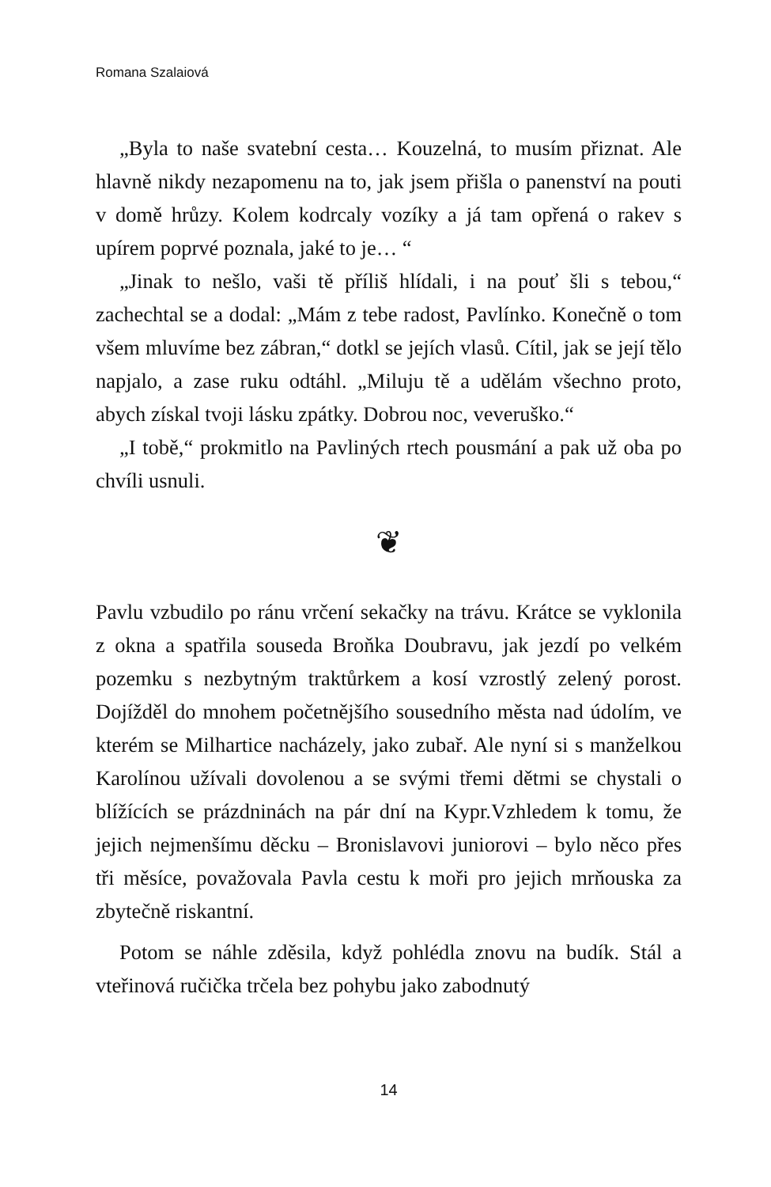Romana Szalaiová
„Byla to naše svatební cesta… Kouzelná, to musím přiznat. Ale hlavně nikdy nezapomenu na to, jak jsem přišla o panenství na pouti v domě hrůzy. Kolem kodrcaly vozíky a já tam opřená o rakev s upírem poprvé poznala, jaké to je… “
„Jinak to nešlo, vaši tě příliš hlídali, i na pouť šli s tebou,“ zachechtal se a dodal: „Mám z tebe radost, Pavlínko. Konečně o tom všem mluvíme bez zábran,“ dotkl se jejích vlasů. Cítil, jak se její tělo napjalo, a zase ruku odtáhl. „Miluju tě a udělám všechno proto, abych získal tvoji lásku zpátky. Dobrou noc, veveruško.“
„I tobě,“ prokmitlo na Pavliných rtech pousmání a pak už oba po chvíli usnuli.
❦
Pavlu vzbudilo po ránu vrčení sekačky na trávu. Krátce se vyklonila z okna a spatřila souseda Broňka Doubravu, jak jezdí po velkém pozemku s nezbytným traktůrkem a kosí vzrostlý zelený porost. Dojížděl do mnohem početnějšího sousedního města nad údolím, ve kterém se Milhartice nacházely, jako zubař. Ale nyní si s manželkou Karolínou užívali dovolenou a se svými třemi dětmi se chystali o blížících se prázdninách na pár dní na Kypr.Vzhledem k tomu, že jejich nejmenšímu děcku – Bronislavovi juniorovi – bylo něco přes tři měsíce, považovala Pavla cestu k moři pro jejich mrňouska za zbytečně riskantní.
Potom se náhle zděsila, když pohlédla znovu na budík. Stál a vteřinová ručička trčela bez pohybu jako zabodnutý
14